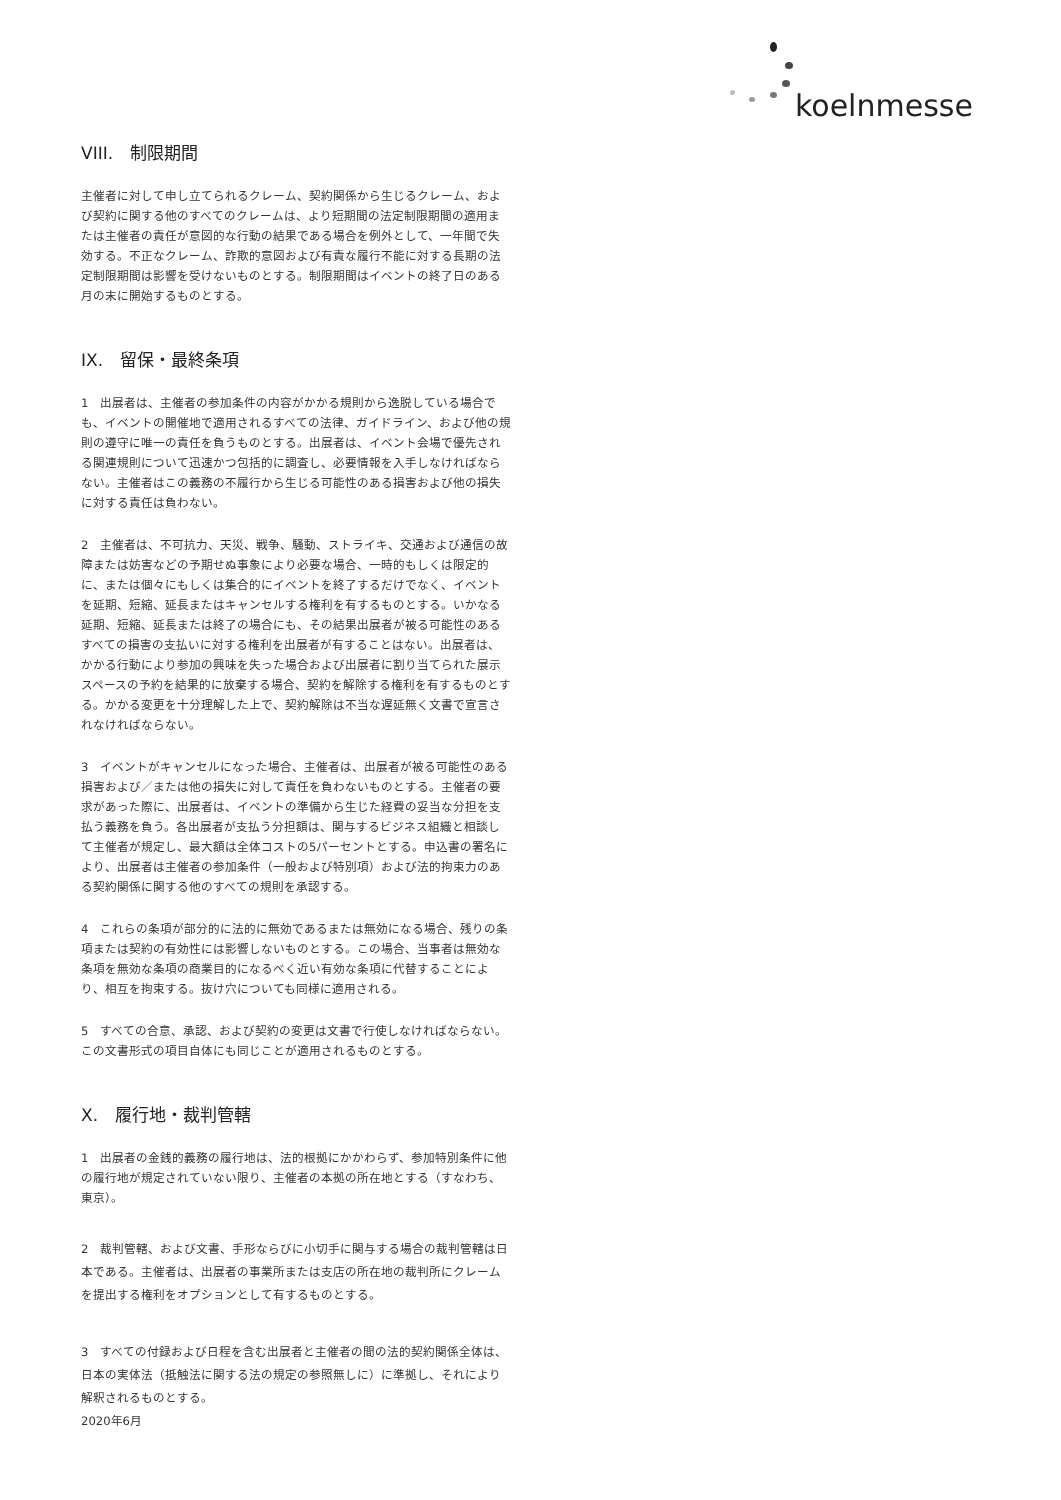koelnmesse
VIII.　制限期間
主催者に対して申し立てられるクレーム、契約関係から生じるクレーム、および契約に関する他のすべてのクレームは、より短期間の法定制限期間の適用または主催者の責任が意図的な行動の結果である場合を例外として、一年間で失効する。不正なクレーム、詐欺的意図および有責な履行不能に対する長期の法定制限期間は影響を受けないものとする。制限期間はイベントの終了日のある月の末に開始するものとする。
IX.　留保・最終条項
1　出展者は、主催者の参加条件の内容がかかる規則から逸脱している場合でも、イベントの開催地で適用されるすべての法律、ガイドライン、および他の規則の遵守に唯一の責任を負うものとする。出展者は、イベント会場で優先される関連規則について迅速かつ包括的に調査し、必要情報を入手しなければならない。主催者はこの義務の不履行から生じる可能性のある損害および他の損失に対する責任は負わない。
2　主催者は、不可抗力、天災、戦争、騒動、ストライキ、交通および通信の故障または妨害などの予期せぬ事象により必要な場合、一時的もしくは限定的に、または個々にもしくは集合的にイベントを終了するだけでなく、イベントを延期、短縮、延長またはキャンセルする権利を有するものとする。いかなる延期、短縮、延長または終了の場合にも、その結果出展者が被る可能性のあるすべての損害の支払いに対する権利を出展者が有することはない。出展者は、かかる行動により参加の興味を失った場合および出展者に割り当てられた展示スペースの予約を結果的に放棄する場合、契約を解除する権利を有するものとする。かかる変更を十分理解した上で、契約解除は不当な遅延無く文書で宣言されなければならない。
3　イベントがキャンセルになった場合、主催者は、出展者が被る可能性のある損害および／または他の損失に対して責任を負わないものとする。主催者の要求があった際に、出展者は、イベントの準備から生じた経費の妥当な分担を支払う義務を負う。各出展者が支払う分担額は、関与するビジネス組織と相談して主催者が規定し、最大額は全体コストの5パーセントとする。申込書の署名により、出展者は主催者の参加条件（一般および特別項）および法的拘束力のある契約関係に関する他のすべての規則を承認する。
4　これらの条項が部分的に法的に無効であるまたは無効になる場合、残りの条項または契約の有効性には影響しないものとする。この場合、当事者は無効な条項を無効な条項の商業目的になるべく近い有効な条項に代替することにより、相互を拘束する。抜け穴についても同様に適用される。
5　すべての合意、承認、および契約の変更は文書で行使しなければならない。この文書形式の項目自体にも同じことが適用されるものとする。
X.　履行地・裁判管轄
1　出展者の金銭的義務の履行地は、法的根拠にかかわらず、参加特別条件に他の履行地が規定されていない限り、主催者の本拠の所在地とする（すなわち、東京）。
2　裁判管轄、および文書、手形ならびに小切手に関与する場合の裁判管轄は日本である。主催者は、出展者の事業所または支店の所在地の裁判所にクレームを提出する権利をオプションとして有するものとする。
3　すべての付録および日程を含む出展者と主催者の間の法的契約関係全体は、日本の実体法（抵触法に関する法の規定の参照無しに）に準拠し、それにより解釈されるものとする。
2020年6月